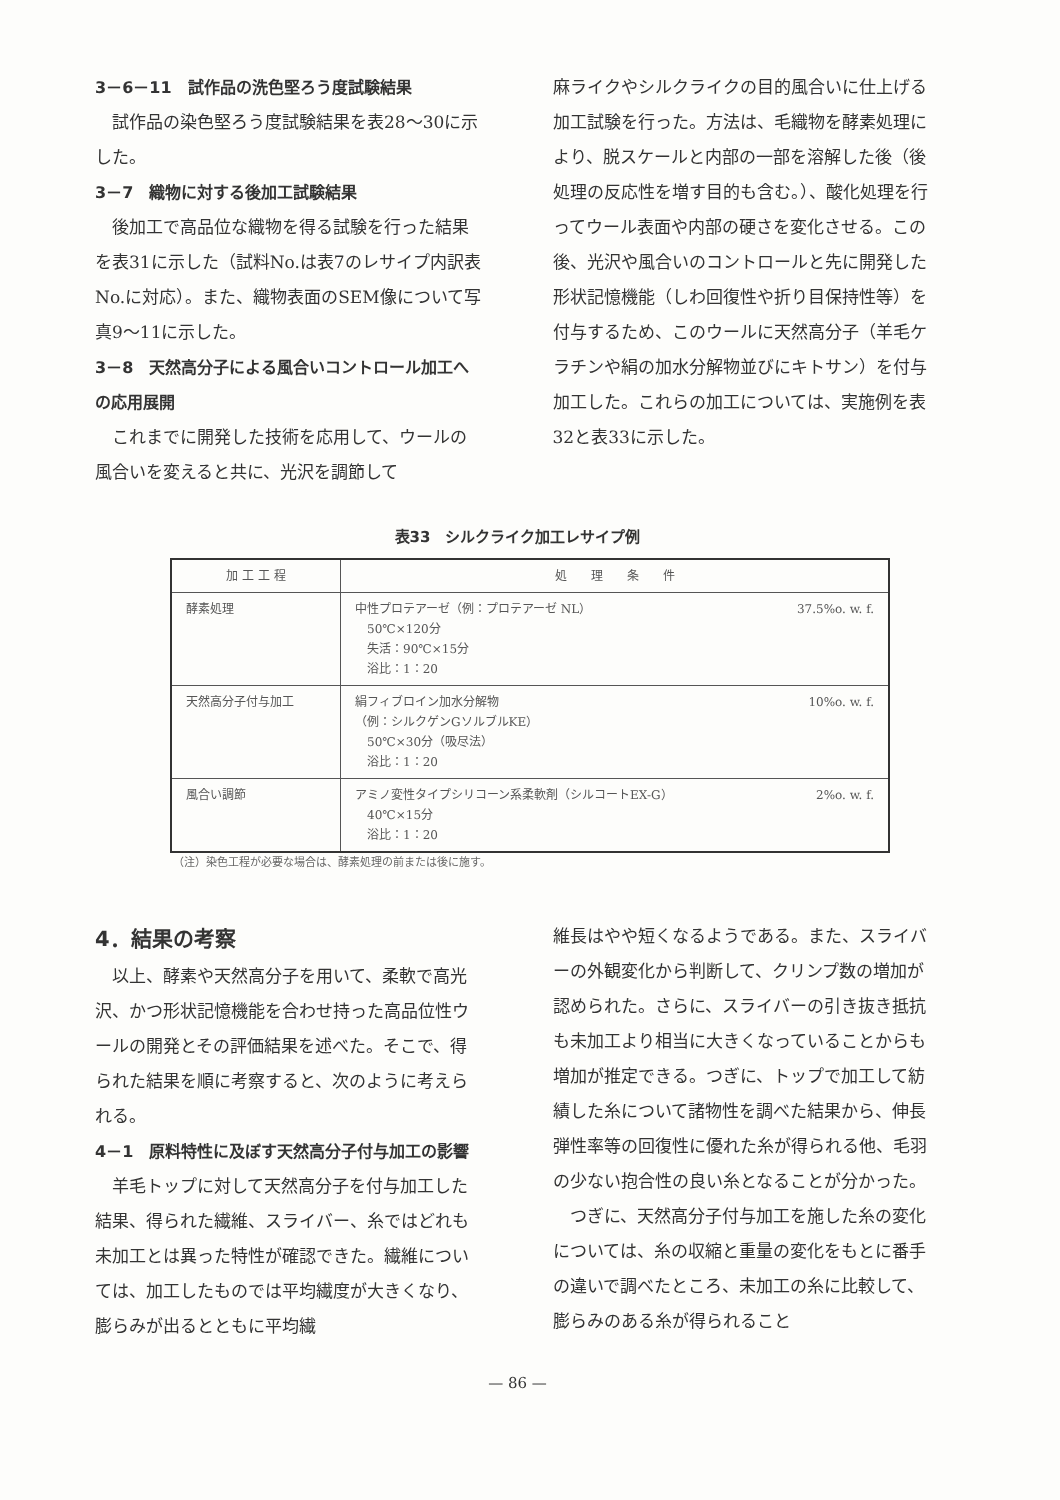3－6－11　試作品の洗色堅ろう度試験結果
試作品の染色堅ろう度試験結果を表28～30に示した。
3－7　織物に対する後加工試験結果
後加工で高品位な織物を得る試験を行った結果を表31に示した（試料No.は表7のレサイプ内訳表No.に対応）。また、織物表面のSEM像について写真9～11に示した。
3－8　天然高分子による風合いコントロール加工への応用展開
これまでに開発した技術を応用して、ウールの風合いを変えると共に、光沢を調節して
麻ライクやシルクライクの目的風合いに仕上げる加工試験を行った。方法は、毛織物を酵素処理により、脱スケールと内部の一部を溶解した後（後処理の反応性を増す目的も含む。）、酸化処理を行ってウール表面や内部の硬さを変化させる。この後、光沢や風合いのコントロールと先に開発した形状記憶機能（しわ回復性や折り目保持性等）を付与するため、このウールに天然高分子（羊毛ケラチンや絹の加水分解物並びにキトサン）を付与加工した。これらの加工については、実施例を表32と表33に示した。
表33　シルクライク加工レサイプ例
| 加 工 工 程 | 処 理 条 件 |
| --- | --- |
| 酵素処理 | 37.5%o. w. f. 中性プロテアーゼ（例：プロテアーゼ NL） 50℃×120分 失活：90℃×15分 浴比：1：20 |
| 天然高分子付与加工 | 10%o. w. f. 絹フィブロイン加水分解物 （例：シルクゲンGソルブルKE） 50℃×30分（吸尽法） 浴比：1：20 |
| 風合い調節 | 2%o. w. f. アミノ変性タイプシリコーン系柔軟剤（シルコートEX-G） 40℃×15分 浴比：1：20 |
（注）染色工程が必要な場合は、酵素処理の前または後に施す。
4．結果の考察
以上、酵素や天然高分子を用いて、柔軟で高光沢、かつ形状記憶機能を合わせ持った高品位性ウールの開発とその評価結果を述べた。そこで、得られた結果を順に考察すると、次のように考えられる。
4－1　原料特性に及ぼす天然高分子付与加工の影響
羊毛トップに対して天然高分子を付与加工した結果、得られた繊維、スライバー、糸ではどれも未加工とは異った特性が確認できた。繊維については、加工したものでは平均繊度が大きくなり、膨らみが出るとともに平均繊
維長はやや短くなるようである。また、スライバーの外観変化から判断して、クリンプ数の増加が認められた。さらに、スライバーの引き抜き抵抗も未加工より相当に大きくなっていることからも増加が推定できる。つぎに、トップで加工して紡績した糸について諸物性を調べた結果から、伸長弾性率等の回復性に優れた糸が得られる他、毛羽の少ない抱合性の良い糸となることが分かった。
つぎに、天然高分子付与加工を施した糸の変化については、糸の収縮と重量の変化をもとに番手の違いで調べたところ、未加工の糸に比較して、膨らみのある糸が得られること
— 86 —